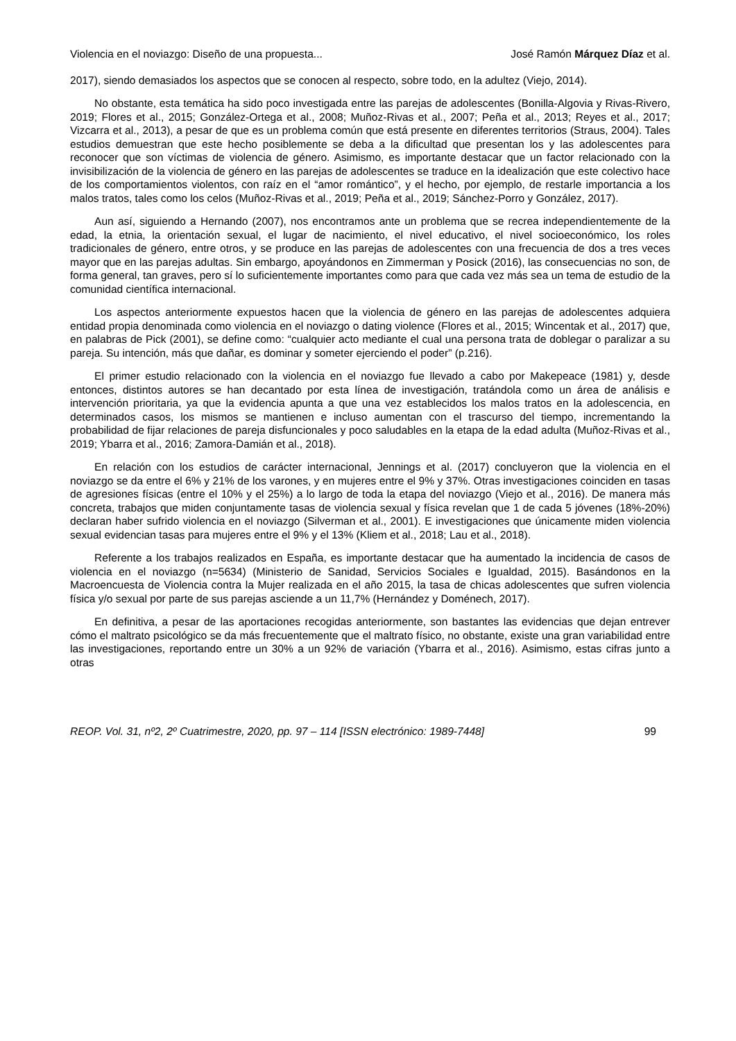Violencia en el noviazgo: Diseño de una propuesta... José Ramón Márquez Díaz et al.
2017), siendo demasiados los aspectos que se conocen al respecto, sobre todo, en la adultez (Viejo, 2014).
No obstante, esta temática ha sido poco investigada entre las parejas de adolescentes (Bonilla-Algovia y Rivas-Rivero, 2019; Flores et al., 2015; González-Ortega et al., 2008; Muñoz-Rivas et al., 2007; Peña et al., 2013; Reyes et al., 2017; Vizcarra et al., 2013), a pesar de que es un problema común que está presente en diferentes territorios (Straus, 2004). Tales estudios demuestran que este hecho posiblemente se deba a la dificultad que presentan los y las adolescentes para reconocer que son víctimas de violencia de género. Asimismo, es importante destacar que un factor relacionado con la invisibilización de la violencia de género en las parejas de adolescentes se traduce en la idealización que este colectivo hace de los comportamientos violentos, con raíz en el “amor romántico”, y el hecho, por ejemplo, de restarle importancia a los malos tratos, tales como los celos (Muñoz-Rivas et al., 2019; Peña et al., 2019; Sánchez-Porro y González, 2017).
Aun así, siguiendo a Hernando (2007), nos encontramos ante un problema que se recrea independientemente de la edad, la etnia, la orientación sexual, el lugar de nacimiento, el nivel educativo, el nivel socioeconómico, los roles tradicionales de género, entre otros, y se produce en las parejas de adolescentes con una frecuencia de dos a tres veces mayor que en las parejas adultas. Sin embargo, apoyándonos en Zimmerman y Posick (2016), las consecuencias no son, de forma general, tan graves, pero sí lo suficientemente importantes como para que cada vez más sea un tema de estudio de la comunidad científica internacional.
Los aspectos anteriormente expuestos hacen que la violencia de género en las parejas de adolescentes adquiera entidad propia denominada como violencia en el noviazgo o dating violence (Flores et al., 2015; Wincentak et al., 2017) que, en palabras de Pick (2001), se define como: “cualquier acto mediante el cual una persona trata de doblegar o paralizar a su pareja. Su intención, más que dañar, es dominar y someter ejerciendo el poder” (p.216).
El primer estudio relacionado con la violencia en el noviazgo fue llevado a cabo por Makepeace (1981) y, desde entonces, distintos autores se han decantado por esta línea de investigación, tratándola como un área de análisis e intervención prioritaria, ya que la evidencia apunta a que una vez establecidos los malos tratos en la adolescencia, en determinados casos, los mismos se mantienen e incluso aumentan con el trascurso del tiempo, incrementando la probabilidad de fijar relaciones de pareja disfuncionales y poco saludables en la etapa de la edad adulta (Muñoz-Rivas et al., 2019; Ybarra et al., 2016; Zamora-Damián et al., 2018).
En relación con los estudios de carácter internacional, Jennings et al. (2017) concluyeron que la violencia en el noviazgo se da entre el 6% y 21% de los varones, y en mujeres entre el 9% y 37%. Otras investigaciones coinciden en tasas de agresiones físicas (entre el 10% y el 25%) a lo largo de toda la etapa del noviazgo (Viejo et al., 2016). De manera más concreta, trabajos que miden conjuntamente tasas de violencia sexual y física revelan que 1 de cada 5 jóvenes (18%-20%) declaran haber sufrido violencia en el noviazgo (Silverman et al., 2001). E investigaciones que únicamente miden violencia sexual evidencian tasas para mujeres entre el 9% y el 13% (Kliem et al., 2018; Lau et al., 2018).
Referente a los trabajos realizados en España, es importante destacar que ha aumentado la incidencia de casos de violencia en el noviazgo (n=5634) (Ministerio de Sanidad, Servicios Sociales e Igualdad, 2015). Basándonos en la Macroencuesta de Violencia contra la Mujer realizada en el año 2015, la tasa de chicas adolescentes que sufren violencia física y/o sexual por parte de sus parejas asciende a un 11,7% (Hernández y Doménech, 2017).
En definitiva, a pesar de las aportaciones recogidas anteriormente, son bastantes las evidencias que dejan entrever cómo el maltrato psicológico se da más frecuentemente que el maltrato físico, no obstante, existe una gran variabilidad entre las investigaciones, reportando entre un 30% a un 92% de variación (Ybarra et al., 2016). Asimismo, estas cifras junto a otras
REOP. Vol. 31, nº2, 2º Cuatrimestre, 2020, pp. 97 – 114 [ISSN electrónico: 1989-7448] 99